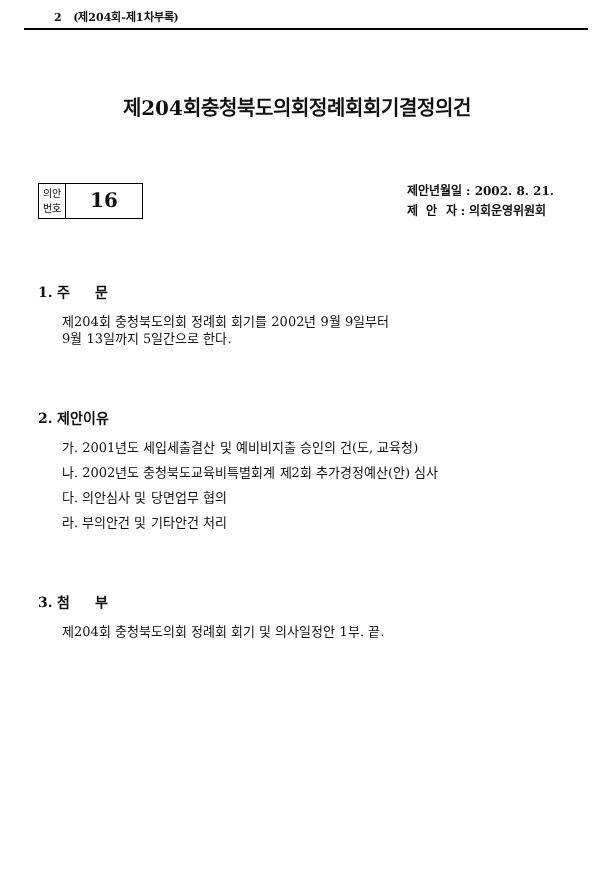2 (제204회-제1차부록)
제204회충청북도의회정례회회기결정의건
의안
번호
16
제안년월일 : 2002. 8. 21.
제 안 자 : 의회운영위원회
1. 주 문
제204회 충청북도의회 정례회 회기를 2002년 9월 9일부터
9월 13일까지 5일간으로 한다.
2. 제안이유
가. 2001년도 세입세출결산 및 예비비지출 승인의 건(도, 교육청)
나. 2002년도 충청북도교육비특별회계 제2회 추가경정예산(안) 심사
다. 의안심사 및 당면업무 협의
라. 부의안건 및 기타안건 처리
3. 첨 부
제204회 충청북도의회 정례회 회기 및 의사일정안 1부. 끝.